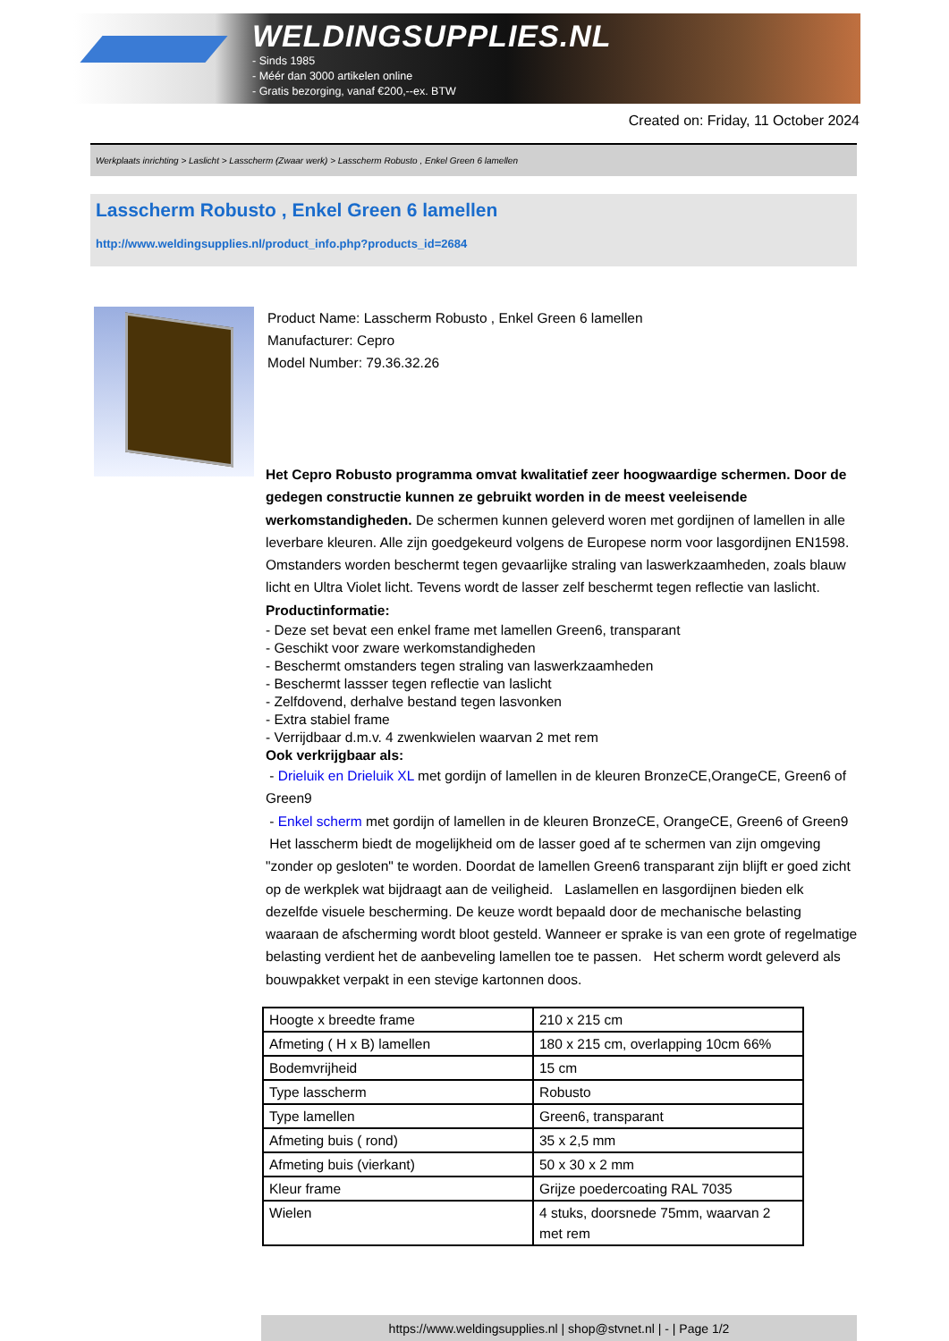WELDINGSUPPLIES.NL
- Sinds 1985
- Méér dan 3000 artikelen online
- Gratis bezorging, vanaf €200,--ex. BTW
Created on: Friday, 11 October 2024
Werkplaats inrichting > Laslicht > Lasscherm (Zwaar werk) > Lasscherm Robusto , Enkel Green 6 lamellen
Lasscherm Robusto , Enkel Green 6 lamellen
http://www.weldingsupplies.nl/product_info.php?products_id=2684
Product Name: Lasscherm Robusto , Enkel Green 6 lamellen
Manufacturer: Cepro
Model Number: 79.36.32.26
Het Cepro Robusto programma omvat kwalitatief zeer hoogwaardige schermen. Door de gedegen constructie kunnen ze gebruikt worden in de meest veeleisende werkomstandigheden. De schermen kunnen geleverd woren met gordijnen of lamellen in alle leverbare kleuren. Alle zijn goedgekeurd volgens de Europese norm voor lasgordijnen EN1598. Omstanders worden beschermt tegen gevaarlijke straling van laswerkzaamheden, zoals blauw licht en Ultra Violet licht. Tevens wordt de lasser zelf beschermt tegen reflectie van laslicht. Productinformatie:
- Deze set bevat een enkel frame met lamellen Green6, transparant
- Geschikt voor zware werkomstandigheden
- Beschermt omstanders tegen straling van laswerkzaamheden
- Beschermt lassser tegen reflectie van laslicht
- Zelfdovend, derhalve bestand tegen lasvonken
- Extra stabiel frame
- Verrijdbaar d.m.v. 4 zwenkwielen waarvan 2 met rem
Ook verkrijgbaar als:
- Drieluik en Drieluik XL met gordijn of lamellen in de kleuren BronzeCE,OrangeCE, Green6 of Green9
- Enkel scherm met gordijn of lamellen in de kleuren BronzeCE, OrangeCE, Green6 of Green9
Het lasscherm biedt de mogelijkheid om de lasser goed af te schermen van zijn omgeving "zonder op gesloten" te worden. Doordat de lamellen Green6 transparant zijn blijft er goed zicht op de werkplek wat bijdraagt aan de veiligheid. Laslamellen en lasgordijnen bieden elk dezelfde visuele bescherming. De keuze wordt bepaald door de mechanische belasting waaraan de afscherming wordt bloot gesteld. Wanneer er sprake is van een grote of regelmatige belasting verdient het de aanbeveling lamellen toe te passen. Het scherm wordt geleverd als bouwpakket verpakt in een stevige kartonnen doos.
| Hoogte x breedte frame | 210 x 215 cm |
| Afmeting ( H x B) lamellen | 180 x 215 cm, overlapping 10cm 66% |
| Bodemvrijheid | 15 cm |
| Type lasscherm | Robusto |
| Type lamellen | Green6, transparant |
| Afmeting buis ( rond) | 35 x 2,5 mm |
| Afmeting buis (vierkant) | 50 x 30 x 2 mm |
| Kleur frame | Grijze poedercoating RAL 7035 |
| Wielen | 4 stuks, doorsnede 75mm, waarvan 2 met rem |
https://www.weldingsupplies.nl | shop@stvnet.nl | - | Page 1/2